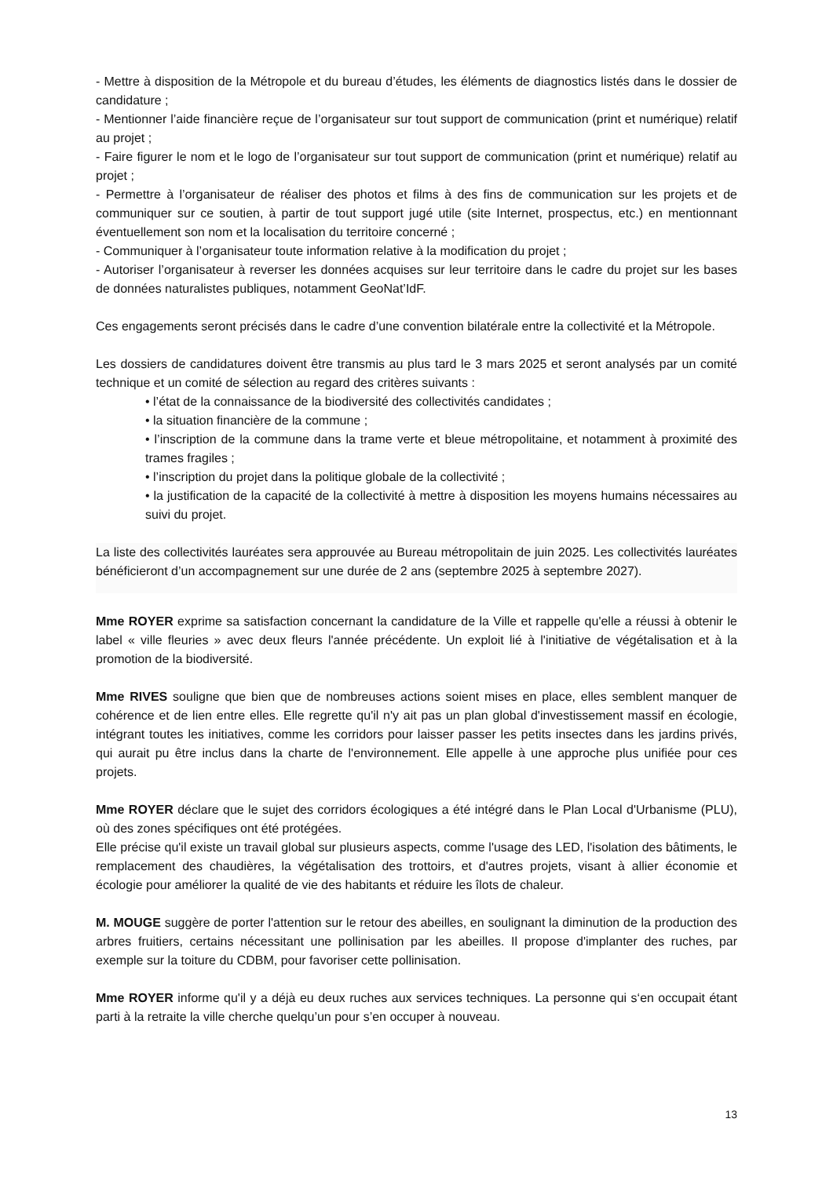- Mettre à disposition de la Métropole et du bureau d’études, les éléments de diagnostics listés dans le dossier de candidature ;
- Mentionner l’aide financière reçue de l’organisateur sur tout support de communication (print et numérique) relatif au projet ;
- Faire figurer le nom et le logo de l’organisateur sur tout support de communication (print et numérique) relatif au projet ;
- Permettre à l’organisateur de réaliser des photos et films à des fins de communication sur les projets et de communiquer sur ce soutien, à partir de tout support jugé utile (site Internet, prospectus, etc.) en mentionnant éventuellement son nom et la localisation du territoire concerné ;
- Communiquer à l’organisateur toute information relative à la modification du projet ;
- Autoriser l’organisateur à reverser les données acquises sur leur territoire dans le cadre du projet sur les bases de données naturalistes publiques, notamment GeoNat’IdF.
Ces engagements seront précisés dans le cadre d’une convention bilatérale entre la collectivité et la Métropole.
Les dossiers de candidatures doivent être transmis au plus tard le 3 mars 2025 et seront analysés par un comité technique et un comité de sélection au regard des critères suivants :
• l’état de la connaissance de la biodiversité des collectivités candidates ;
• la situation financière de la commune ;
• l’inscription de la commune dans la trame verte et bleue métropolitaine, et notamment à proximité des trames fragiles ;
• l’inscription du projet dans la politique globale de la collectivité ;
• la justification de la capacité de la collectivité à mettre à disposition les moyens humains nécessaires au suivi du projet.
La liste des collectivités lauréates sera approuvée au Bureau métropolitain de juin 2025. Les collectivités lauréates bénéficieront d’un accompagnement sur une durée de 2 ans (septembre 2025 à septembre 2027).
Mme ROYER exprime sa satisfaction concernant la candidature de la Ville et rappelle qu'elle a réussi à obtenir le label « ville fleuries » avec deux fleurs l'année précédente. Un exploit lié à l'initiative de végétalisation et à la promotion de la biodiversité.
Mme RIVES souligne que bien que de nombreuses actions soient mises en place, elles semblent manquer de cohérence et de lien entre elles. Elle regrette qu'il n'y ait pas un plan global d'investissement massif en écologie, intégrant toutes les initiatives, comme les corridors pour laisser passer les petits insectes dans les jardins privés, qui aurait pu être inclus dans la charte de l'environnement. Elle appelle à une approche plus unifiée pour ces projets.
Mme ROYER déclare que le sujet des corridors écologiques a été intégré dans le Plan Local d'Urbanisme (PLU), où des zones spécifiques ont été protégées.
Elle précise qu'il existe un travail global sur plusieurs aspects, comme l'usage des LED, l'isolation des bâtiments, le remplacement des chaudières, la végétalisation des trottoirs, et d'autres projets, visant à allier économie et écologie pour améliorer la qualité de vie des habitants et réduire les îlots de chaleur.
M. MOUGE suggère de porter l'attention sur le retour des abeilles, en soulignant la diminution de la production des arbres fruitiers, certains nécessitant une pollinisation par les abeilles. Il propose d'implanter des ruches, par exemple sur la toiture du CDBM, pour favoriser cette pollinisation.
Mme ROYER informe qu'il y a déjà eu deux ruches aux services techniques. La personne qui s‘en occupait étant parti à la retraite la ville cherche quelqu’un pour s’en occuper à nouveau.
13